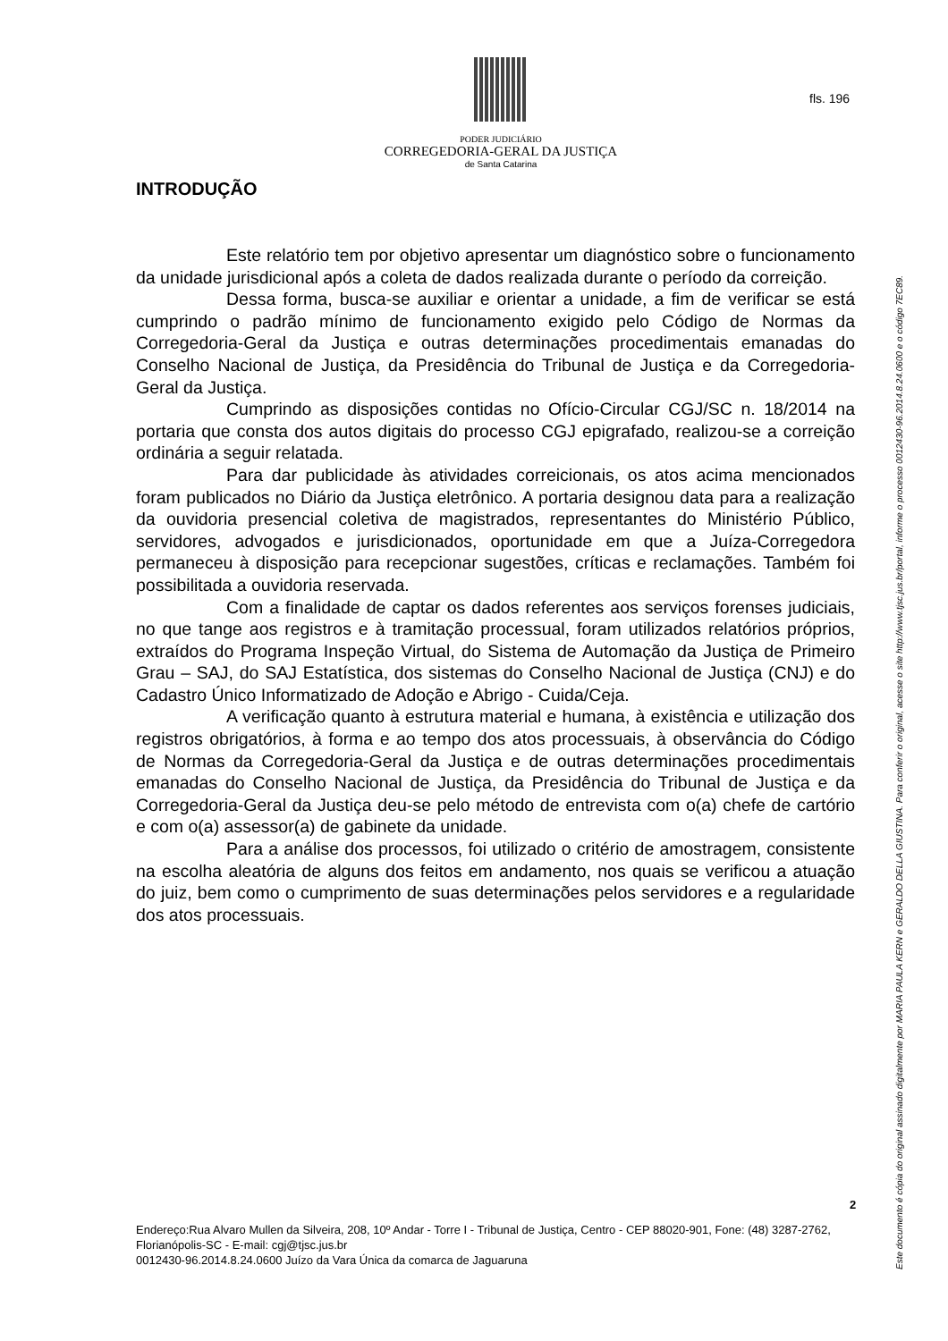PODER JUDICIÁRIO
CORREGEDORIA-GERAL DA JUSTIÇA
de Santa Catarina
fls. 196
INTRODUÇÃO
Este relatório tem por objetivo apresentar um diagnóstico sobre o funcionamento da unidade jurisdicional após a coleta de dados realizada durante o período da correição.
Dessa forma, busca-se auxiliar e orientar a unidade, a fim de verificar se está cumprindo o padrão mínimo de funcionamento exigido pelo Código de Normas da Corregedoria-Geral da Justiça e outras determinações procedimentais emanadas do Conselho Nacional de Justiça, da Presidência do Tribunal de Justiça e da Corregedoria-Geral da Justiça.
Cumprindo as disposições contidas no Ofício-Circular CGJ/SC n. 18/2014 na portaria que consta dos autos digitais do processo CGJ epigrafado, realizou-se a correição ordinária a seguir relatada.
Para dar publicidade às atividades correicionais, os atos acima mencionados foram publicados no Diário da Justiça eletrônico. A portaria designou data para a realização da ouvidoria presencial coletiva de magistrados, representantes do Ministério Público, servidores, advogados e jurisdicionados, oportunidade em que a Juíza-Corregedora permaneceu à disposição para recepcionar sugestões, críticas e reclamações. Também foi possibilitada a ouvidoria reservada.
Com a finalidade de captar os dados referentes aos serviços forenses judiciais, no que tange aos registros e à tramitação processual, foram utilizados relatórios próprios, extraídos do Programa Inspeção Virtual, do Sistema de Automação da Justiça de Primeiro Grau – SAJ, do SAJ Estatística, dos sistemas do Conselho Nacional de Justiça (CNJ) e do Cadastro Único Informatizado de Adoção e Abrigo - Cuida/Ceja.
A verificação quanto à estrutura material e humana, à existência e utilização dos registros obrigatórios, à forma e ao tempo dos atos processuais, à observância do Código de Normas da Corregedoria-Geral da Justiça e de outras determinações procedimentais emanadas do Conselho Nacional de Justiça, da Presidência do Tribunal de Justiça e da Corregedoria-Geral da Justiça deu-se pelo método de entrevista com o(a) chefe de cartório e com o(a) assessor(a) de gabinete da unidade.
Para a análise dos processos, foi utilizado o critério de amostragem, consistente na escolha aleatória de alguns dos feitos em andamento, nos quais se verificou a atuação do juiz, bem como o cumprimento de suas determinações pelos servidores e a regularidade dos atos processuais.
2
Endereço:Rua Alvaro Mullen da Silveira, 208, 10º Andar - Torre I - Tribunal de Justiça, Centro - CEP 88020-901, Fone: (48) 3287-2762, Florianópolis-SC - E-mail: cgj@tjsc.jus.br
0012430-96.2014.8.24.0600 Juízo da Vara Única da comarca de Jaguaruna
Este documento é cópia do original assinado digitalmente por MARIA PAULA KERN e GERALDO DELLA GIUSTINA. Para conferir o original, acesse o site http://www.tjsc.jus.br/portal, informe o processo 0012430-96.2014.8.24.0600 e o código 7EC89.